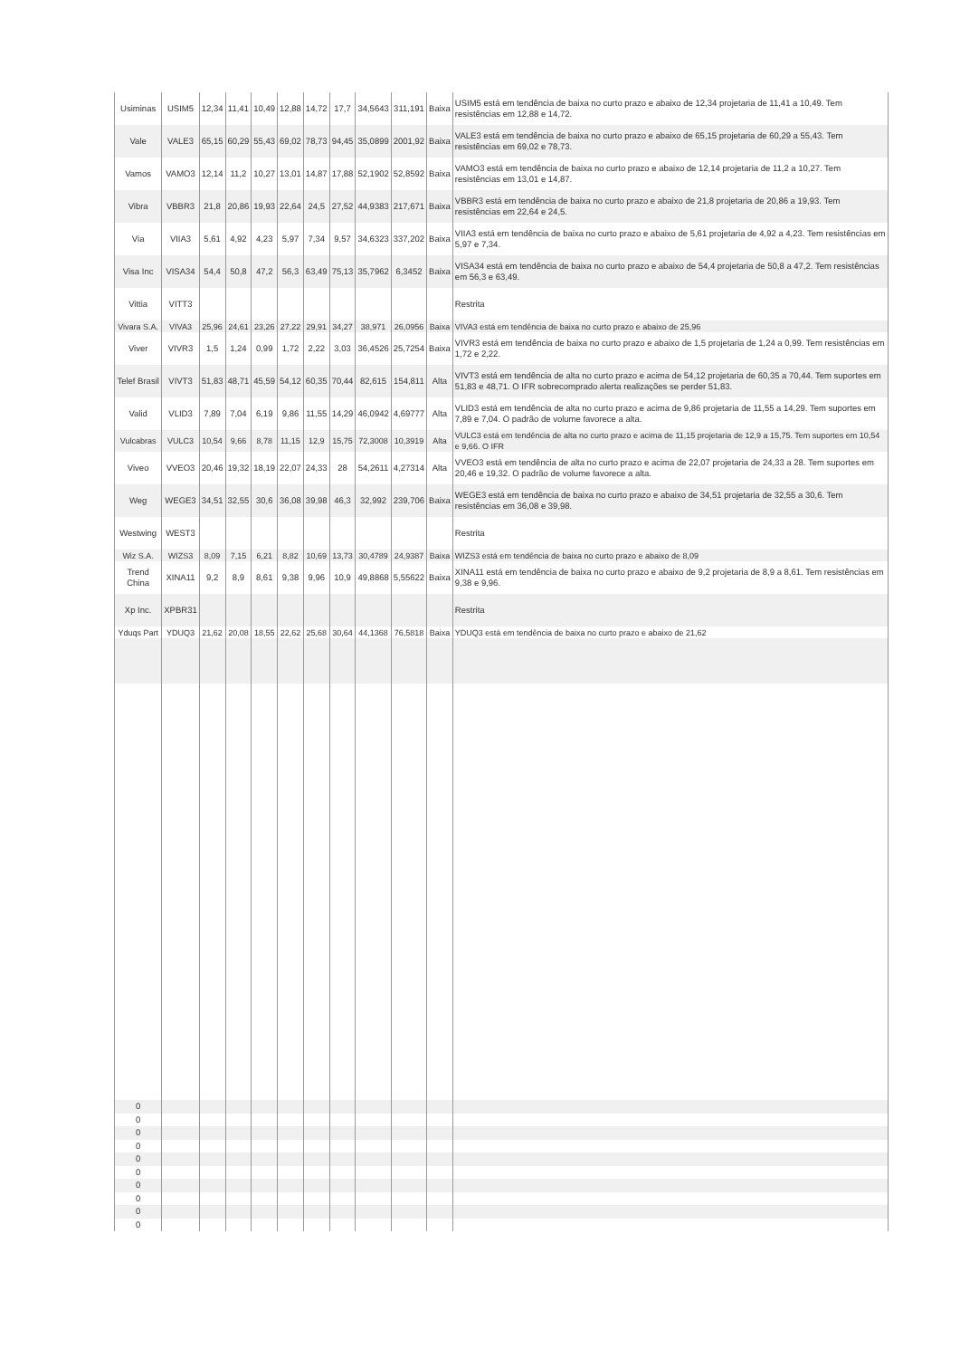| Usiminas | USIM5 | 12,34 | 11,41 | 10,49 | 12,88 | 14,72 | 17,7 | 34,5643 | 311,191 | Baixa | USIM5 está em tendência de baixa no curto prazo e abaixo de 12,34 projetaria de 11,41 a 10,49. Tem resistências em 12,88 e 14,72. |
| Vale | VALE3 | 65,15 | 60,29 | 55,43 | 69,02 | 78,73 | 94,45 | 35,0899 | 2001,92 | Baixa | VALE3 está em tendência de baixa no curto prazo e abaixo de 65,15 projetaria de 60,29 a 55,43. Tem resistências em 69,02 e 78,73. |
| Vamos | VAMO3 | 12,14 | 11,2 | 10,27 | 13,01 | 14,87 | 17,88 | 52,1902 | 52,8592 | Baixa | VAMO3 está em tendência de baixa no curto prazo e abaixo de 12,14 projetaria de 11,2 a 10,27. Tem resistências em 13,01 e 14,87. |
| Vibra | VBBR3 | 21,8 | 20,86 | 19,93 | 22,64 | 24,5 | 27,52 | 44,9383 | 217,671 | Baixa | VBBR3 está em tendência de baixa no curto prazo e abaixo de 21,8 projetaria de 20,86 a 19,93. Tem resistências em 22,64 e 24,5. |
| Via | VIIA3 | 5,61 | 4,92 | 4,23 | 5,97 | 7,34 | 9,57 | 34,6323 | 337,202 | Baixa | VIIA3 está em tendência de baixa no curto prazo e abaixo de 5,61 projetaria de 4,92 a 4,23. Tem resistências em 5,97 e 7,34. |
| Visa Inc | VISA34 | 54,4 | 50,8 | 47,2 | 56,3 | 63,49 | 75,13 | 35,7962 | 6,3452 | Baixa | VISA34 está em tendência de baixa no curto prazo e abaixo de 54,4 projetaria de 50,8 a 47,2. Tem resistências em 56,3 e 63,49. |
| Vittia | VITT3 | | | | | | | | | | Restrita |
| Vivara S.A. | VIVA3 | 25,96 | 24,61 | 23,26 | 27,22 | 29,91 | 34,27 | 38,971 | 26,0956 | Baixa | VIVA3 está em tendência de baixa no curto prazo e abaixo de 25,96 |
| Viver | VIVR3 | 1,5 | 1,24 | 0,99 | 1,72 | 2,22 | 3,03 | 36,4526 | 25,7254 | Baixa | VIVR3 está em tendência de baixa no curto prazo e abaixo de 1,5 projetaria de 1,24 a 0,99. Tem resistências em 1,72 e 2,22. |
| Telef Brasil | VIVT3 | 51,83 | 48,71 | 45,59 | 54,12 | 60,35 | 70,44 | 82,615 | 154,811 | Alta | VIVT3 está em tendência de alta no curto prazo e acima de 54,12 projetaria de 60,35 a 70,44. Tem suportes em 51,83 e 48,71. O IFR sobrecomprado alerta realizações se perder 51,83. |
| Valid | VLID3 | 7,89 | 7,04 | 6,19 | 9,86 | 11,55 | 14,29 | 46,0942 | 4,69777 | Alta | VLID3 está em tendência de alta no curto prazo e acima de 9,86 projetaria de 11,55 a 14,29. Tem suportes em 7,89 e 7,04. O padrão de volume favorece a alta. |
| Vulcabras | VULC3 | 10,54 | 9,66 | 8,78 | 11,15 | 12,9 | 15,75 | 72,3008 | 10,3919 | Alta | VULC3 está em tendência de alta no curto prazo e acima de 11,15 projetaria de 12,9 a 15,75. Tem suportes em 10,54 e 9,66. O IFR |
| Viveo | VVEO3 | 20,46 | 19,32 | 18,19 | 22,07 | 24,33 | 28 | 54,2611 | 4,27314 | Alta | VVEO3 está em tendência de alta no curto prazo e acima de 22,07 projetaria de 24,33 a 28. Tem suportes em 20,46 e 19,32. O padrão de volume favorece a alta. |
| Weg | WEGE3 | 34,51 | 32,55 | 30,6 | 36,08 | 39,98 | 46,3 | 32,992 | 239,706 | Baixa | WEGE3 está em tendência de baixa no curto prazo e abaixo de 34,51 projetaria de 32,55 a 30,6. Tem resistências em 36,08 e 39,98. |
| Westwing | WEST3 | | | | | | | | | | Restrita |
| Wiz S.A. | WIZS3 | 8,09 | 7,15 | 6,21 | 8,82 | 10,69 | 13,73 | 30,4789 | 24,9387 | Baixa | WIZS3 está em tendência de baixa no curto prazo e abaixo de 8,09 |
| Trend China | XINA11 | 9,2 | 8,9 | 8,61 | 9,38 | 9,96 | 10,9 | 49,8868 | 5,55622 | Baixa | XINA11 está em tendência de baixa no curto prazo e abaixo de 9,2 projetaria de 8,9 a 8,61. Tem resistências em 9,38 e 9,96. |
| Xp Inc. | XPBR31 | | | | | | | | | | Restrita |
| Yduqs Part | YDUQ3 | 21,62 | 20,08 | 18,55 | 22,62 | 25,68 | 30,64 | 44,1368 | 76,5818 | Baixa | YDUQ3 está em tendência de baixa no curto prazo e abaixo de 21,62 |
| 0 | | | | | | | | | | | |
| 0 | | | | | | | | | | | |
| 0 | | | | | | | | | | | |
| 0 | | | | | | | | | | | |
| 0 | | | | | | | | | | | |
| 0 | | | | | | | | | | | |
| 0 | | | | | | | | | | | |
| 0 | | | | | | | | | | | |
| 0 | | | | | | | | | | | |
| 0 | | | | | | | | | | | |